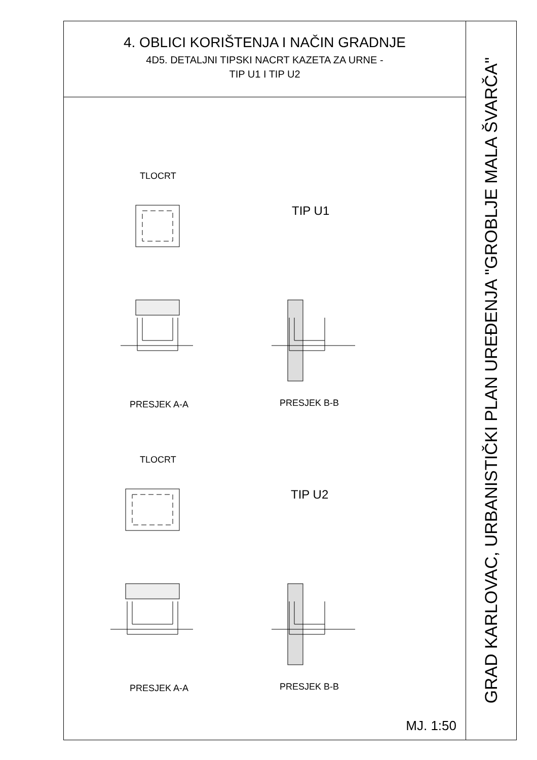4. OBLICI KORIŠTENJA I NAČIN GRADNJE
4D5. DETALJNI TIPSKI NACRT KAZETA ZA URNE -
TIP U1 I TIP U2
TLOCRT
TIP U1
PRESJEK A-A PRESJEK B-B
TLOCRT
TIP U2
PRESJEK A-A PRESJEK B-B
MJ. 1:50
GRAD KARLOVAC, URBANISTIČKI PLAN UREĐENJA "GROBLJE MALA ŠVARČA"